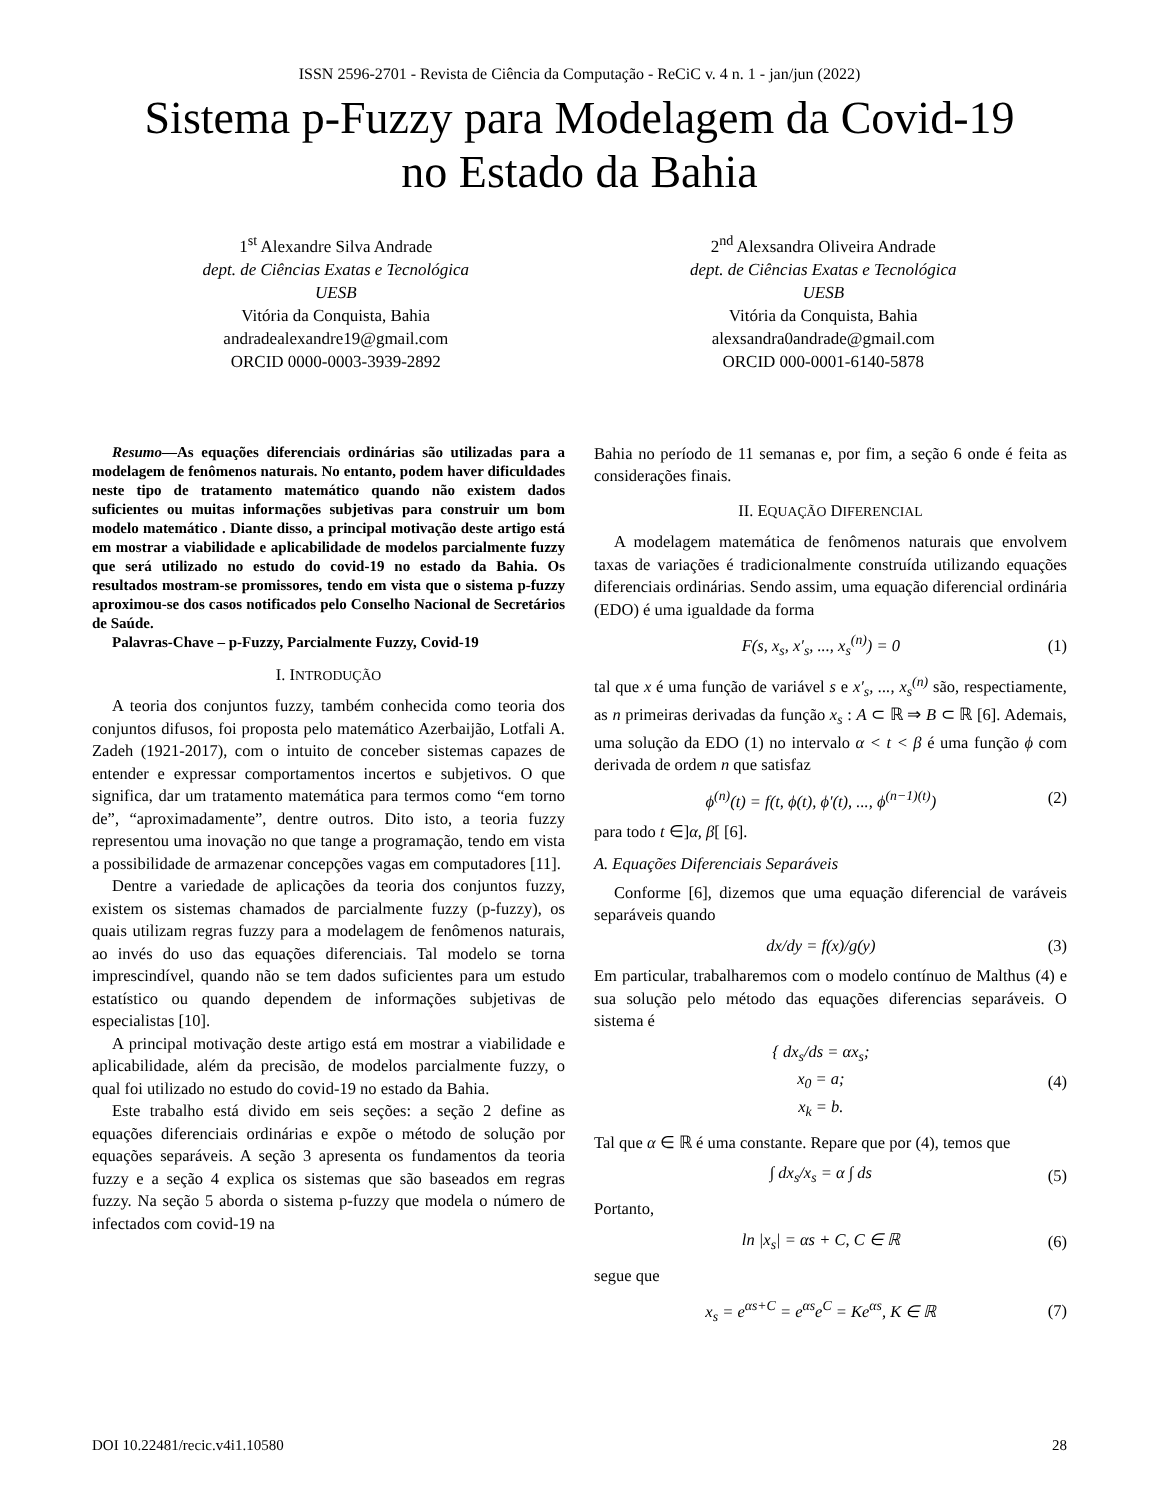ISSN 2596-2701 - Revista de Ciência da Computação - ReCiC v. 4 n. 1 - jan/jun (2022)
Sistema p-Fuzzy para Modelagem da Covid-19
no Estado da Bahia
1<sup>st</sup> Alexandre Silva Andrade
dept. de Ciências Exatas e Tecnológica
UESB
Vitória da Conquista, Bahia
andradealexandre19@gmail.com
ORCID 0000-0003-3939-2892
2<sup>nd</sup> Alexsandra Oliveira Andrade
dept. de Ciências Exatas e Tecnológica
UESB
Vitória da Conquista, Bahia
alexsandra0andrade@gmail.com
ORCID 000-0001-6140-5878
Resumo—As equações diferenciais ordinárias são utilizadas para a modelagem de fenômenos naturais. No entanto, podem haver dificuldades neste tipo de tratamento matemático quando não existem dados suficientes ou muitas informações subjetivas para construir um bom modelo matemático . Diante disso, a principal motivação deste artigo está em mostrar a viabilidade e aplicabilidade de modelos parcialmente fuzzy que será utilizado no estudo do covid-19 no estado da Bahia. Os resultados mostram-se promissores, tendo em vista que o sistema p-fuzzy aproximou-se dos casos notificados pelo Conselho Nacional de Secretários de Saúde.
Palavras-Chave – p-Fuzzy, Parcialmente Fuzzy, Covid-19
I. INTRODUÇÃO
A teoria dos conjuntos fuzzy, também conhecida como teoria dos conjuntos difusos, foi proposta pelo matemático Azerbaijão, Lotfali A. Zadeh (1921-2017), com o intuito de conceber sistemas capazes de entender e expressar comportamentos incertos e subjetivos. O que significa, dar um tratamento matemática para termos como “em torno de”, “aproximadamente”, dentre outros. Dito isto, a teoria fuzzy representou uma inovação no que tange a programação, tendo em vista a possibilidade de armazenar concepções vagas em computadores [11].
Dentre a variedade de aplicações da teoria dos conjuntos fuzzy, existem os sistemas chamados de parcialmente fuzzy (p-fuzzy), os quais utilizam regras fuzzy para a modelagem de fenômenos naturais, ao invés do uso das equações diferenciais. Tal modelo se torna imprescindível, quando não se tem dados suficientes para um estudo estatístico ou quando dependem de informações subjetivas de especialistas [10].
A principal motivação deste artigo está em mostrar a viabilidade e aplicabilidade, além da precisão, de modelos parcialmente fuzzy, o qual foi utilizado no estudo do covid-19 no estado da Bahia.
Este trabalho está divido em seis seções: a seção 2 define as equações diferenciais ordinárias e expõe o método de solução por equações separáveis. A seção 3 apresenta os fundamentos da teoria fuzzy e a seção 4 explica os sistemas que são baseados em regras fuzzy. Na seção 5 aborda o sistema p-fuzzy que modela o número de infectados com covid-19 na
Bahia no período de 11 semanas e, por fim, a seção 6 onde é feita as considerações finais.
II. EQUAÇÃO DIFERENCIAL
A modelagem matemática de fenômenos naturais que envolvem taxas de variações é tradicionalmente construída utilizando equações diferenciais ordinárias. Sendo assim, uma equação diferencial ordinária (EDO) é uma igualdade da forma
F(s, x<sub>s</sub>, x′<sub>s</sub>, ..., x<sub>s</sub><sup>(n)</sup>) = 0 (1)
tal que x é uma função de variável s e x′<sub>s</sub>, ..., x<sub>s</sub><sup>(n)</sup> são, respectiamente, as n primeiras derivadas da função x<sub>s</sub> : A ⊂ ℝ ⇒ B ⊂ ℝ [6]. Ademais, uma solução da EDO (1) no intervalo α < t < β é uma função ϕ com derivada de ordem n que satisfaz
ϕ<sup>(n)</sup>(t) = f(t, ϕ(t), ϕ′(t), ..., ϕ<sup>(n−1)(t)</sup>) (2)
para todo t ∈]α, β[ [6].
A. Equações Diferenciais Separáveis
Conforme [6], dizemos que uma equação diferencial de varáveis separáveis quando
dx/dy = f(x)/g(y) (3)
Em particular, trabalharemos com o modelo contínuo de Malthus (4) e sua solução pelo método das equações diferencias separáveis. O sistema é
{ dx<sub>s</sub>/ds = αx<sub>s</sub>;
x<sub>0</sub> = a;
x<sub>k</sub> = b. (4)
Tal que α ∈ ℝ é uma constante. Repare que por (4), temos que
∫ dx<sub>s</sub>/x<sub>s</sub> = α ∫ ds (5)
Portanto,
ln |x<sub>s</sub>| = αs + C, C ∈ ℝ (6)
segue que
x<sub>s</sub> = e<sup>αs+C</sup> = e<sup>αs</sup>e<sup>C</sup> = Ke<sup>αs</sup>, K ∈ ℝ (7)
DOI 10.22481/recic.v4i1.10580 28